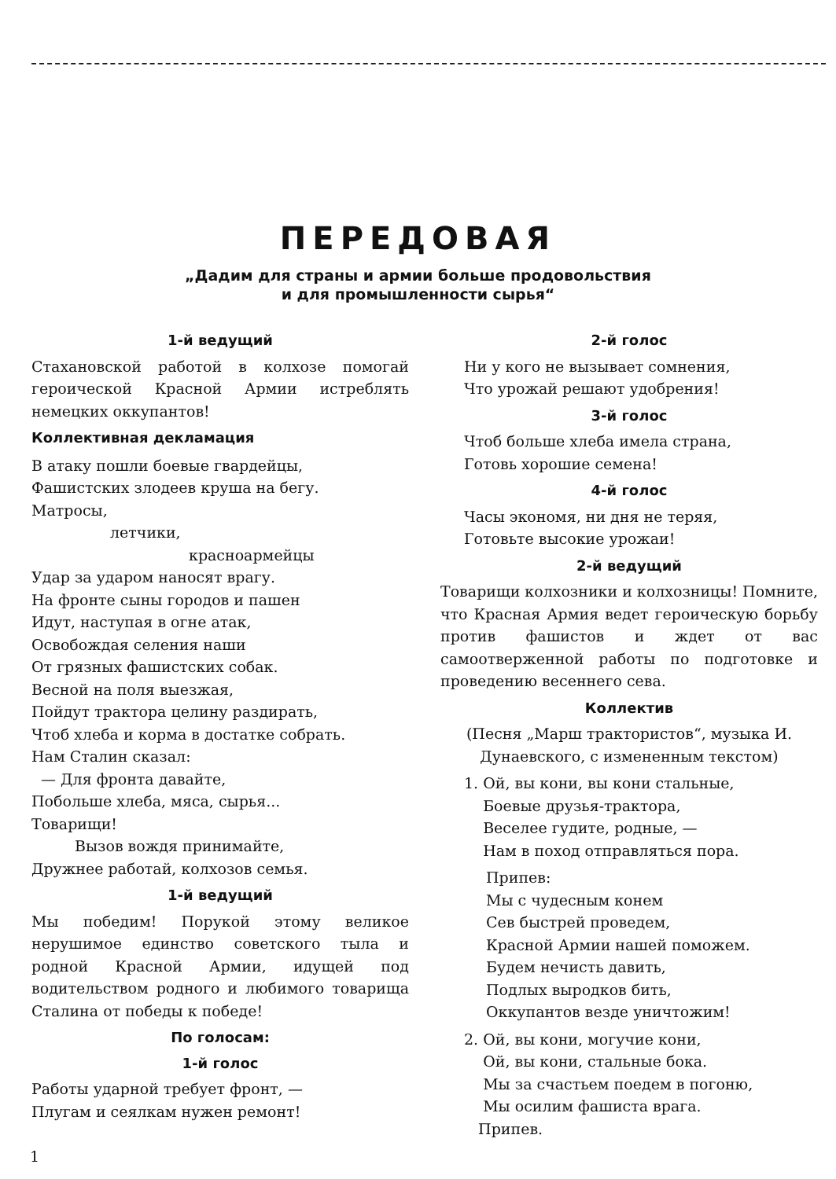ПЕРЕДОВАЯ
„Дадим для страны и армии больше продовольствия
и для промышленности сырья“
1-й ведущий
Стахановской работой в колхозе помогай героической Красной Армии истреблять немецких оккупантов!
Коллективная декламация
В атаку пошли боевые гвардейцы,
Фашистских злодеев круша на бегу.
Матросы,
летчики,
красноармейцы
Удар за ударом наносят врагу.
На фронте сыны городов и пашен
Идут, наступая в огне атак,
Освобождая селения наши
От грязных фашистских собак.
Весной на поля выезжая,
Пойдут трактора целину раздирать,
Чтоб хлеба и корма в достатке собрать.
Нам Сталин сказал:
— Для фронта давайте,
Побольше хлеба, мяса, сырья...
Товарищи!
Вызов вождя принимайте,
Дружнее работай, колхозов семья.
1-й ведущий
Мы победим! Порукой этому великое нерушимое единство советского тыла и родной Красной Армии, идущей под водительством родного и любимого товарища Сталина от победы к победе!
По голосам:
1-й голос
Работы ударной требует фронт, —
Плугам и сеялкам нужен ремонт!
2-й голос
Ни у кого не вызывает сомнения,
Что урожай решают удобрения!
3-й голос
Чтоб больше хлеба имела страна,
Готовь хорошие семена!
4-й голос
Часы экономя, ни дня не теряя,
Готовьте высокие урожаи!
2-й ведущий
Товарищи колхозники и колхозницы! Помните, что Красная Армия ведет героическую борьбу против фашистов и ждет от вас самоотверженной работы по подготовке и проведению весеннего сева.
Коллектив
(Песня „Марш трактористов“, музыка И. Дунаевского, с измененным текстом)
1. Ой, вы кони, вы кони стальные,
Боевые друзья-трактора,
Веселее гудите, родные, —
Нам в поход отправляться пора.
Припев:
Мы с чудесным конем
Сев быстрей проведем,
Красной Армии нашей поможем.
Будем нечисть давить,
Подлых выродков бить,
Оккупантов везде уничтожим!
2. Ой, вы кони, могучие кони,
Ой, вы кони, стальные бока.
Мы за счастьем поедем в погоню,
Мы осилим фашиста врага.
Припев.
1